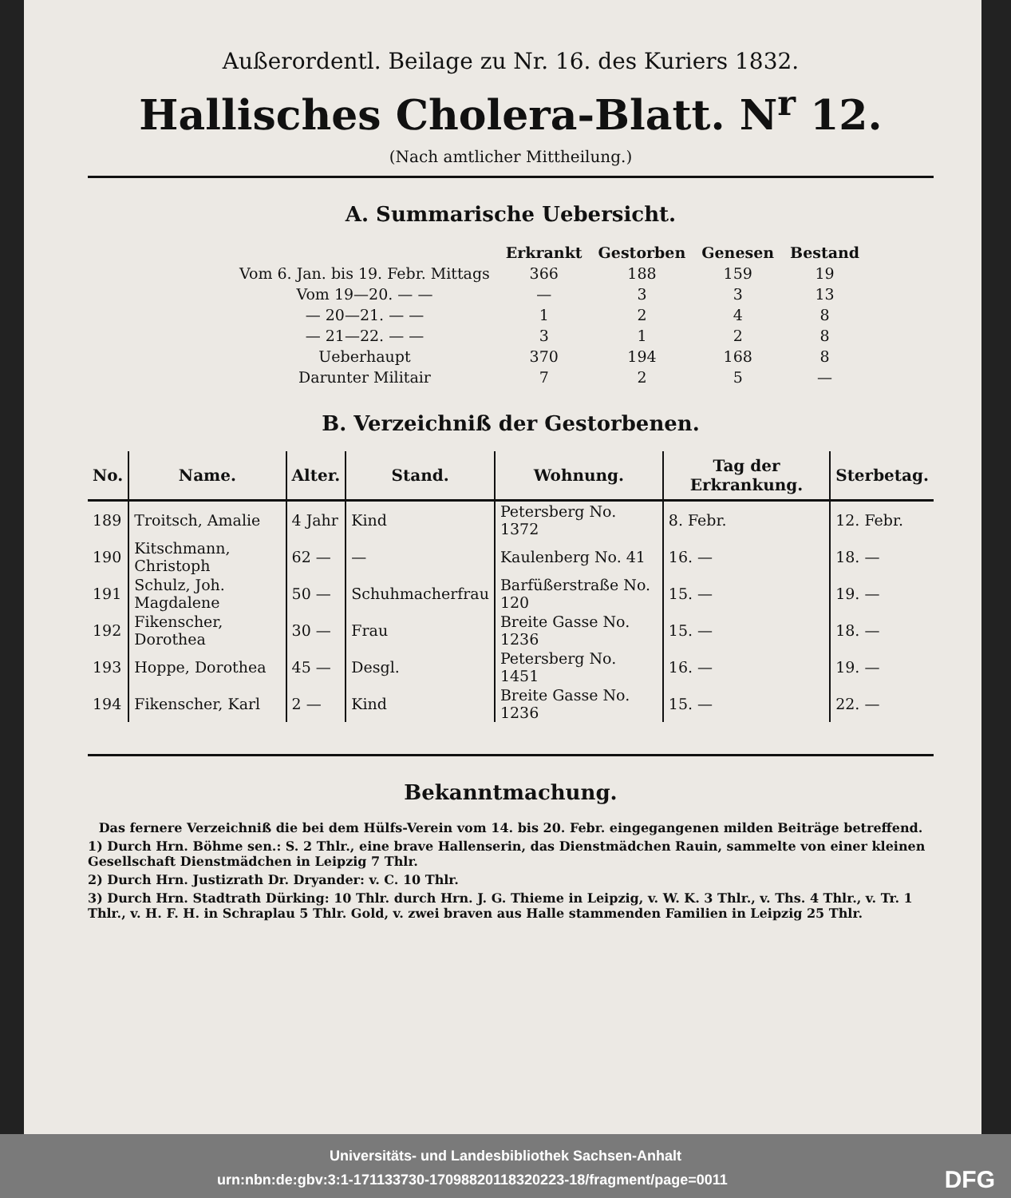Außerordentl. Beilage zu Nr. 16. des Kuriers 1832.
Hallisches Cholera-Blatt. N<sup>r</sup> 12.
(Nach amtlicher Mittheilung.)
A. Summarische Uebersicht.
| | Erkrankt | Gestorben | Genesen | Bestand |
| --- | --- | --- | --- | --- |
| Vom 6. Jan. bis 19. Febr. Mittags | 366 | 188 | 159 | 19 |
| Vom 19—20. — — | — | 3 | 3 | 13 |
| — 20—21. — — | 1 | 2 | 4 | 8 |
| — 21—22. — — | 3 | 1 | 2 | 8 |
| Ueberhaupt | 370 | 194 | 168 | 8 |
| Darunter Militair | 7 | 2 | 5 | — |
B. Verzeichniß der Gestorbenen.
| No. | Name. | Alter. | Stand. | Wohnung. | Tag der Erkrankung. | Sterbetag. |
| --- | --- | --- | --- | --- | --- | --- |
| 189 | Troitsch, Amalie | 4 Jahr | Kind | Petersberg No. 1372 | 8. Febr. | 12. Febr. |
| 190 | Kitschmann, Christoph | 62 — | — | Kaulenberg No. 41 | 16. — | 18. — |
| 191 | Schulz, Joh. Magdalene | 50 — | Schuhmacherfrau | Barfüßerstraße No. 120 | 15. — | 19. — |
| 192 | Fikenscher, Dorothea | 30 — | Frau | Breite Gasse No. 1236 | 15. — | 18. — |
| 193 | Hoppe, Dorothea | 45 — | Desgl. | Petersberg No. 1451 | 16. — | 19. — |
| 194 | Fikenscher, Karl | 2 — | Kind | Breite Gasse No. 1236 | 15. — | 22. — |
Bekanntmachung.
Das fernere Verzeichniß die bei dem Hülfs-Verein vom 14. bis 20. Febr. eingegangenen milden Beiträge betreffend.
1) Durch Hrn. Böhme sen.: S. 2 Thlr., eine brave Hallenserin, das Dienstmädchen Rauin, sammelte von einer kleinen Gesellschaft Dienstmädchen in Leipzig 7 Thlr.
2) Durch Hrn. Justizrath Dr. Dryander: v. C. 10 Thlr.
3) Durch Hrn. Stadtrath Dürking: 10 Thlr. durch Hrn. J. G. Thieme in Leipzig, v. W. K. 3 Thlr., v. Ths. 4 Thlr., v. Tr. 1 Thlr., v. H. F. H. in Schraplau 5 Thlr. Gold, v. zwei braven aus Halle stammenden Familien in Leipzig 25 Thlr.
Universitäts- und Landesbibliothek Sachsen-Anhalt
urn:nbn:de:gbv:3:1-171133730-17098820118320223-18/fragment/page=0011 DFG